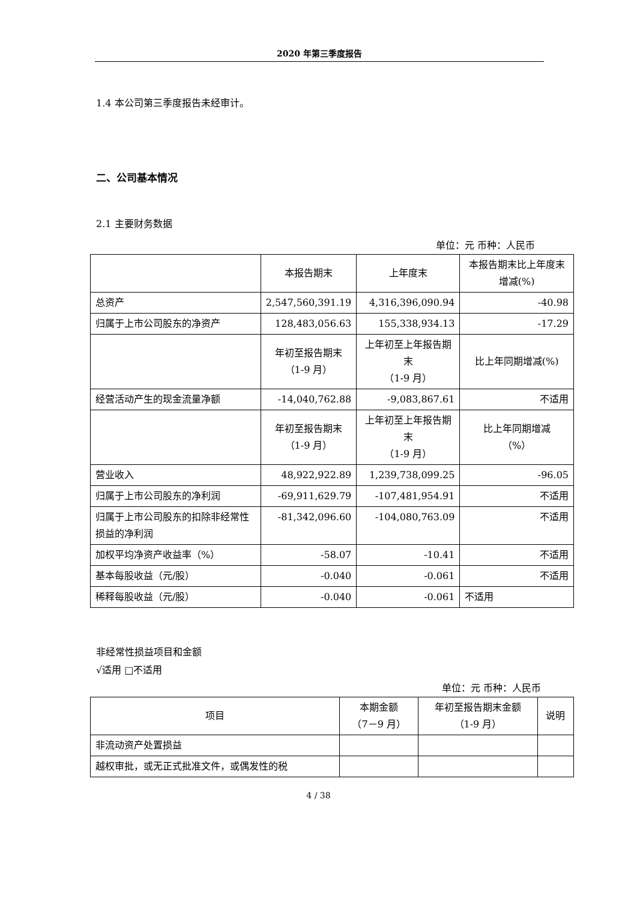2020 年第三季度报告
1.4 本公司第三季度报告未经审计。
二、公司基本情况
2.1 主要财务数据
单位：元 币种：人民币
| | 本报告期末 | 上年度末 | 本报告期末比上年度末增减(%) |
| --- | --- | --- | --- |
| 总资产 | 2,547,560,391.19 | 4,316,396,090.94 | -40.98 |
| 归属于上市公司股东的净资产 | 128,483,056.63 | 155,338,934.13 | -17.29 |
| | 年初至报告期末 （1-9 月） | 上年初至上年报告期末 （1-9 月） | 比上年同期增减(%) |
| 经营活动产生的现金流量净额 | -14,040,762.88 | -9,083,867.61 | 不适用 |
| | 年初至报告期末 （1-9 月） | 上年初至上年报告期末 （1-9 月） | 比上年同期增减 （%） |
| 营业收入 | 48,922,922.89 | 1,239,738,099.25 | -96.05 |
| 归属于上市公司股东的净利润 | -69,911,629.79 | -107,481,954.91 | 不适用 |
| 归属于上市公司股东的扣除非经常性损益的净利润 | -81,342,096.60 | -104,080,763.09 | 不适用 |
| 加权平均净资产收益率（%） | -58.07 | -10.41 | 不适用 |
| 基本每股收益（元/股） | -0.040 | -0.061 | 不适用 |
| 稀释每股收益（元/股） | -0.040 | -0.061 | 不适用 |
非经常性损益项目和金额
√适用 □不适用
单位：元 币种：人民币
| 项目 | 本期金额 （7－9 月） | 年初至报告期末金额 （1-9 月） | 说明 |
| --- | --- | --- | --- |
| 非流动资产处置损益 | | | |
| 越权审批，或无正式批准文件，或偶发性的税 | | | |
4 / 38